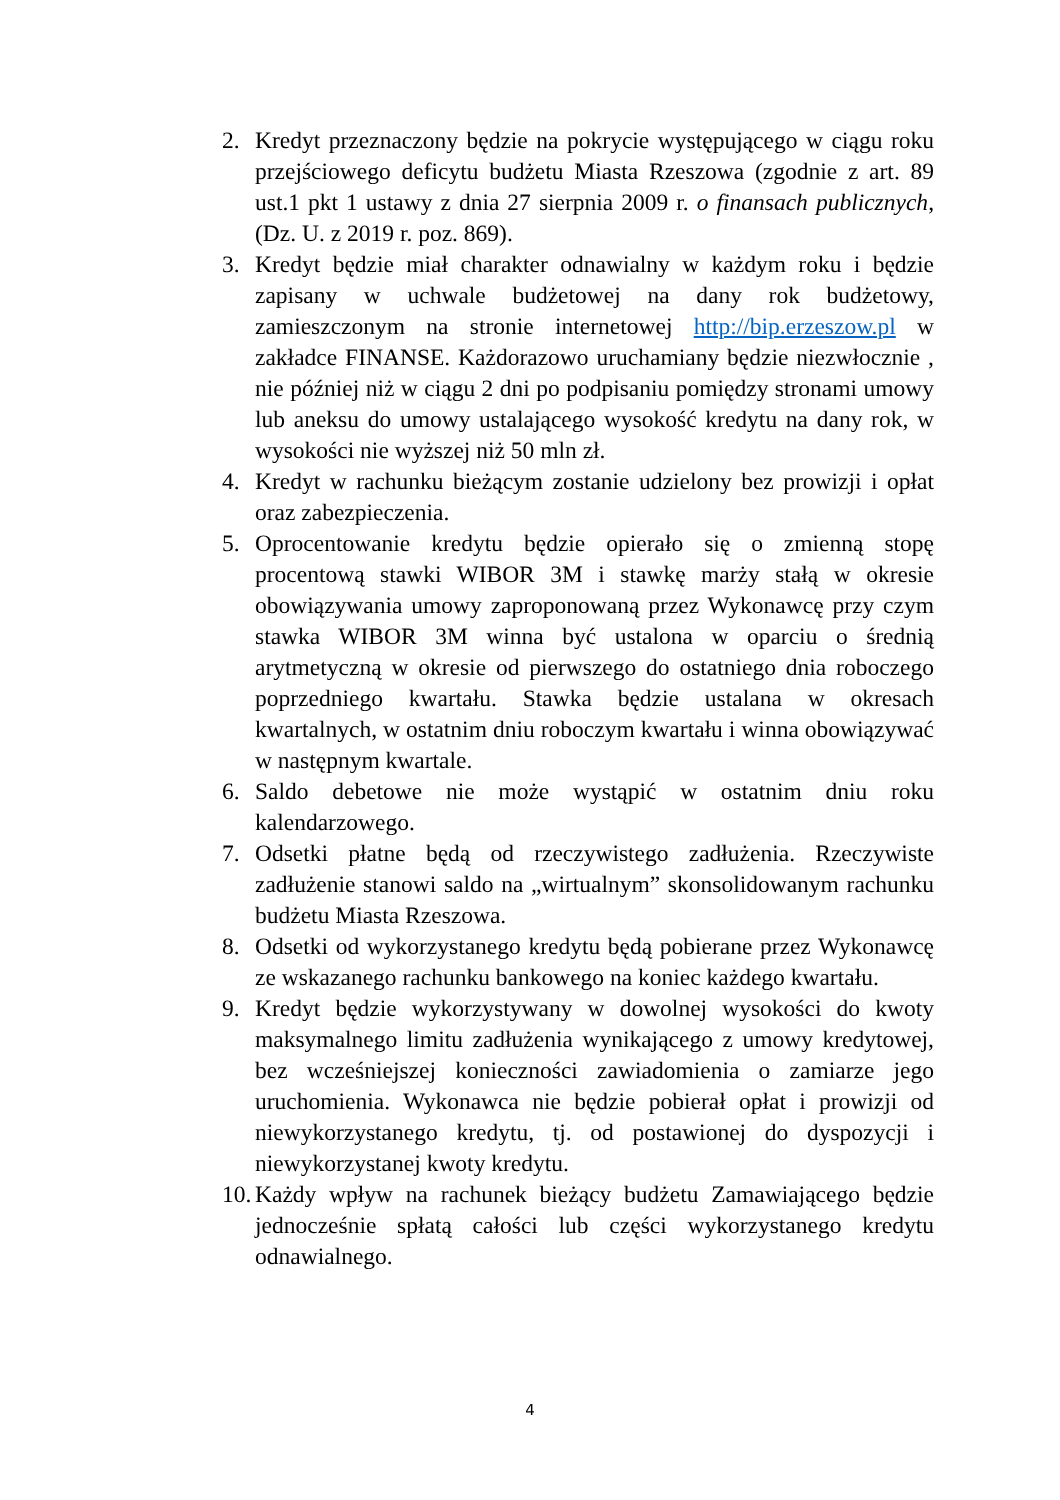2. Kredyt przeznaczony będzie na pokrycie występującego w ciągu roku przejściowego deficytu budżetu Miasta Rzeszowa (zgodnie z art. 89 ust.1 pkt 1 ustawy z dnia 27 sierpnia 2009 r. o finansach publicznych, (Dz. U. z 2019 r. poz. 869).
3. Kredyt będzie miał charakter odnawialny w każdym roku i będzie zapisany w uchwale budżetowej na dany rok budżetowy, zamieszczonym na stronie internetowej http://bip.erzeszow.pl w zakładce FINANSE. Każdorazowo uruchamiany będzie niezwłocznie , nie później niż w ciągu 2 dni po podpisaniu pomiędzy stronami umowy lub aneksu do umowy ustalającego wysokość kredytu na dany rok, w wysokości nie wyższej niż 50 mln zł.
4. Kredyt w rachunku bieżącym zostanie udzielony bez prowizji i opłat oraz zabezpieczenia.
5. Oprocentowanie kredytu będzie opierało się o zmienną stopę procentową stawki WIBOR 3M i stawkę marży stałą w okresie obowiązywania umowy zaproponowaną przez Wykonawcę przy czym stawka WIBOR 3M winna być ustalona w oparciu o średnią arytmetyczną w okresie od pierwszego do ostatniego dnia roboczego poprzedniego kwartału. Stawka będzie ustalana w okresach kwartalnych, w ostatnim dniu roboczym kwartału i winna obowiązywać w następnym kwartale.
6. Saldo debetowe nie może wystąpić w ostatnim dniu roku kalendarzowego.
7. Odsetki płatne będą od rzeczywistego zadłużenia. Rzeczywiste zadłużenie stanowi saldo na „wirtualnym” skonsolidowanym rachunku budżetu Miasta Rzeszowa.
8. Odsetki od wykorzystanego kredytu będą pobierane przez Wykonawcę ze wskazanego rachunku bankowego na koniec każdego kwartału.
9. Kredyt będzie wykorzystywany w dowolnej wysokości do kwoty maksymalnego limitu zadłużenia wynikającego z umowy kredytowej, bez wcześniejszej konieczności zawiadomienia o zamiarze jego uruchomienia. Wykonawca nie będzie pobierał opłat i prowizji od niewykorzystanego kredytu, tj. od postawionej do dyspozycji i niewykorzystanej kwoty kredytu.
10. Każdy wpływ na rachunek bieżący budżetu Zamawiającego będzie jednocześnie spłatą całości lub części wykorzystanego kredytu odnawialnego.
4